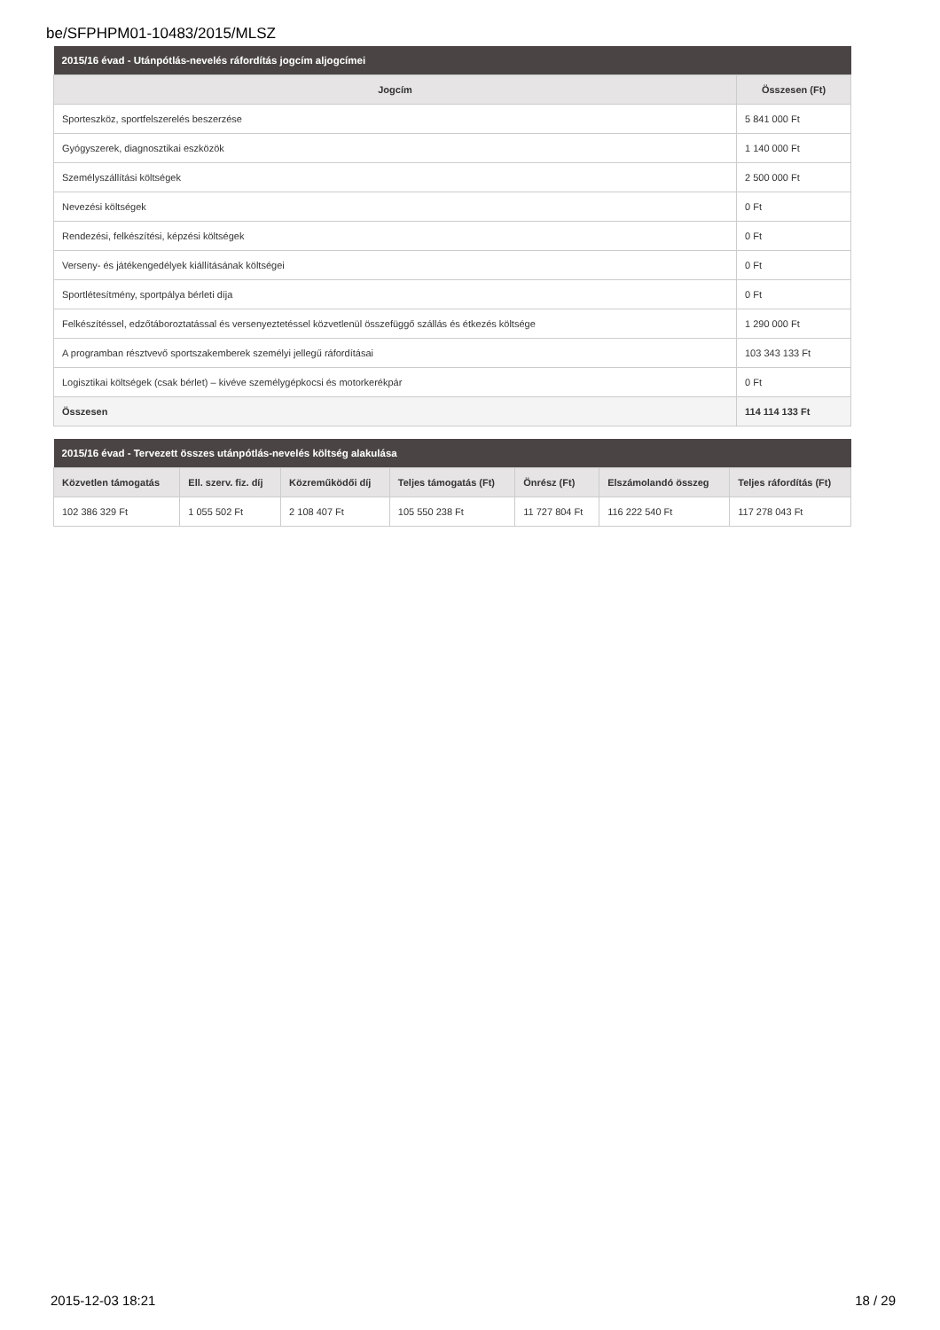be/SFPHPM01-10483/2015/MLSZ
| 2015/16 évad - Utánpótlás-nevelés ráfordítás jogcím aljogcímei | |
| Jogcím | Összesen (Ft) |
| Sporteszköz, sportfelszerelés beszerzése | 5 841 000 Ft |
| Gyógyszerek, diagnosztikai eszközök | 1 140 000 Ft |
| Személyszállítási költségek | 2 500 000 Ft |
| Nevezési költségek | 0 Ft |
| Rendezési, felkészítési, képzési költségek | 0 Ft |
| Verseny- és játékengedélyek kiállításának költségei | 0 Ft |
| Sportlétesítmény, sportpálya bérleti díja | 0 Ft |
| Felkészítéssel, edzőtáboroztatással és versenyeztetéssel közvetlenül összefüggő szállás és étkezés költsége | 1 290 000 Ft |
| A programban résztvevő sportszakemberek személyi jellegű ráfordításai | 103 343 133 Ft |
| Logisztikai költségek (csak bérlet) – kivéve személygépkocsi és motorkerékpár | 0 Ft |
| Összesen | 114 114 133 Ft |
| 2015/16 évad - Tervezett összes utánpótlás-nevelés költség alakulása | | | | | | |
| Közvetlen támogatás | Ell. szerv. fiz. díj | Közreműködői díj | Teljes támogatás (Ft) | Önrész (Ft) | Elszámolandó összeg | Teljes ráfordítás (Ft) |
| 102 386 329 Ft | 1 055 502 Ft | 2 108 407 Ft | 105 550 238 Ft | 11 727 804 Ft | 116 222 540 Ft | 117 278 043 Ft |
2015-12-03 18:21 18 / 29